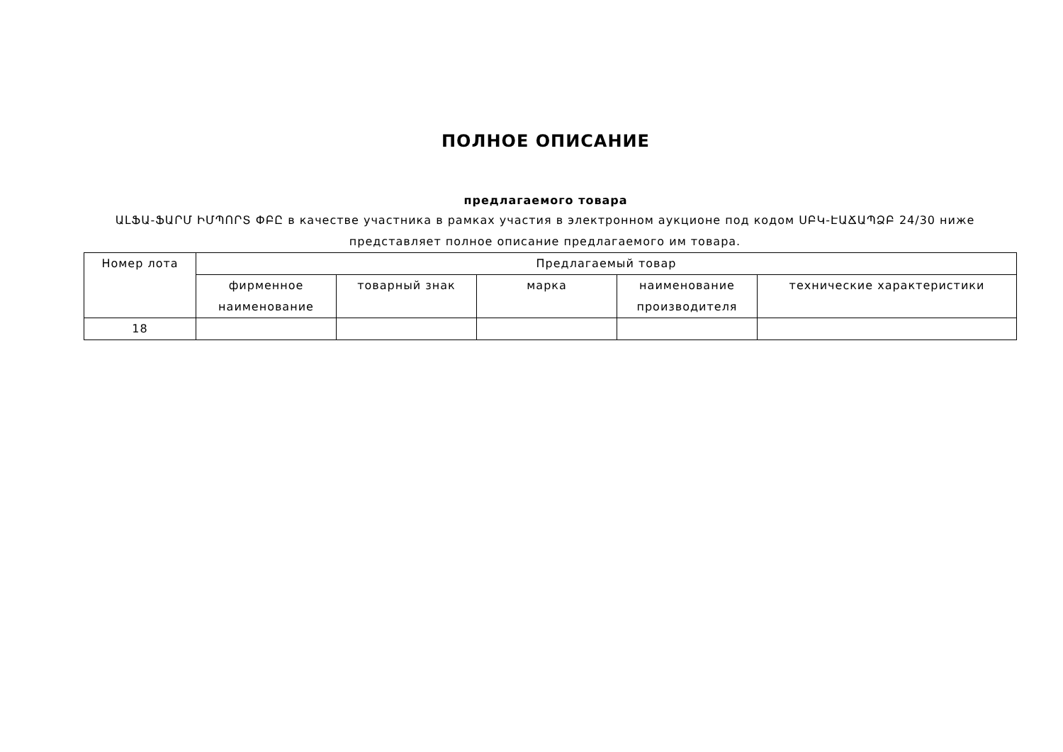ПОЛНОЕ ОПИСАНИЕ
предлагаемого товара
ԱԼՖԱ-ՖԱՐՄ ԻՄՊՈՐՏ ՓԲԸ в качестве участника в рамках участия в электронном аукционе под кодом ՍԲԿ-ԷԱՃԱՊՁԲ 24/30 ниже представляет полное описание предлагаемого им товара.
| Номер лота | Предлагаемый товар | | | | |
| --- | --- | --- | --- | --- | --- |
| | фирменное наименование | товарный знак | марка | наименование производителя | технические характеристики |
| 18 | | | | | |